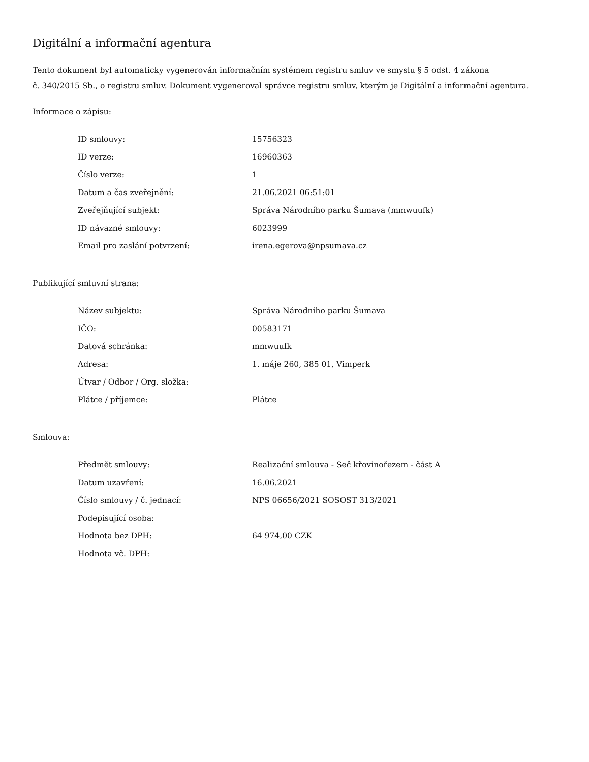Digitální a informační agentura
Tento dokument byl automaticky vygenerován informačním systémem registru smluv ve smyslu § 5 odst. 4 zákona
č. 340/2015 Sb., o registru smluv. Dokument vygeneroval správce registru smluv, kterým je Digitální a informační agentura.
Informace o zápisu:
| ID smlouvy: | 15756323 |
| ID verze: | 16960363 |
| Číslo verze: | 1 |
| Datum a čas zveřejnění: | 21.06.2021 06:51:01 |
| Zveřejňující subjekt: | Správa Národního parku Šumava (mmwuufk) |
| ID návazné smlouvy: | 6023999 |
| Email pro zaslání potvrzení: | irena.egerova@npsumava.cz |
Publikující smluvní strana:
| Název subjektu: | Správa Národního parku Šumava |
| IČO: | 00583171 |
| Datová schránka: | mmwuufk |
| Adresa: | 1. máje 260, 385 01, Vimperk |
| Útvar / Odbor / Org. složka: | |
| Plátce / příjemce: | Plátce |
Smlouva:
| Předmět smlouvy: | Realizační smlouva - Seč křovinořezem - část A |
| Datum uzavření: | 16.06.2021 |
| Číslo smlouvy / č. jednací: | NPS 06656/2021 SOSOST 313/2021 |
| Podepisující osoba: | |
| Hodnota bez DPH: | 64 974,00 CZK |
| Hodnota vč. DPH: | |